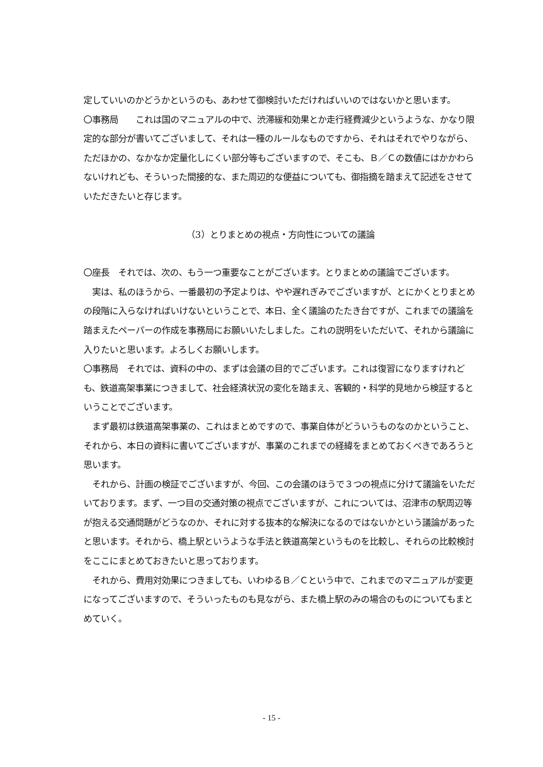定していいのかどうかというのも、あわせて御検討いただければいいのではないかと思います。
〇事務局　　これは国のマニュアルの中で、渋滞緩和効果とか走行経費減少というような、かなり限定的な部分が書いてございまして、それは一種のルールなものですから、それはそれでやりながら、ただほかの、なかなか定量化しにくい部分等もございますので、そこも、Ｂ／Ｃの数値にはかかわらないけれども、そういった間接的な、また周辺的な便益についても、御指摘を踏まえて記述をさせていただきたいと存じます。
（3）とりまとめの視点・方向性についての議論
〇座長　それでは、次の、もう一つ重要なことがございます。とりまとめの議論でございます。
　実は、私のほうから、一番最初の予定よりは、やや遅れぎみでございますが、とにかくとりまとめの段階に入らなければいけないということで、本日、全く議論のたたき台ですが、これまでの議論を踏まえたペーパーの作成を事務局にお願いいたしました。これの説明をいただいて、それから議論に入りたいと思います。よろしくお願いします。
〇事務局　それでは、資料の中の、まずは会議の目的でございます。これは復習になりますけれども、鉄道高架事業につきまして、社会経済状況の変化を踏まえ、客観的・科学的見地から検証するということでございます。
　まず最初は鉄道高架事業の、これはまとめですので、事業自体がどういうものなのかということ、それから、本日の資料に書いてございますが、事業のこれまでの経緯をまとめておくべきであろうと思います。
　それから、計画の検証でございますが、今回、この会議のほうで３つの視点に分けて議論をいただいております。まず、一つ目の交通対策の視点でございますが、これについては、沼津市の駅周辺等が抱える交通問題がどうなのか、それに対する抜本的な解決になるのではないかという議論があったと思います。それから、橋上駅というような手法と鉄道高架というものを比較し、それらの比較検討をここにまとめておきたいと思っております。
　それから、費用対効果につきましても、いわゆるＢ／Ｃという中で、これまでのマニュアルが変更になってございますので、そういったものも見ながら、また橋上駅のみの場合のものについてもまとめていく。
- 15 -